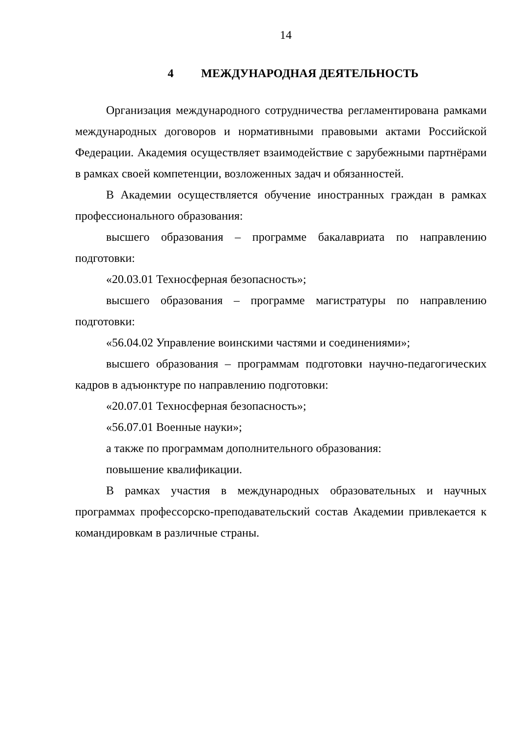14
4 МЕЖДУНАРОДНАЯ ДЕЯТЕЛЬНОСТЬ
Организация международного сотрудничества регламентирована рамками международных договоров и нормативными правовыми актами Российской Федерации. Академия осуществляет взаимодействие с зарубежными партнёрами в рамках своей компетенции, возложенных задач и обязанностей.
В Академии осуществляется обучение иностранных граждан в рамках профессионального образования:
высшего образования – программе бакалавриата по направлению подготовки:
«20.03.01 Техносферная безопасность»;
высшего образования – программе магистратуры по направлению подготовки:
«56.04.02 Управление воинскими частями и соединениями»;
высшего образования – программам подготовки научно-педагогических кадров в адъюнктуре по направлению подготовки:
«20.07.01 Техносферная безопасность»;
«56.07.01 Военные науки»;
а также по программам дополнительного образования:
повышение квалификации.
В рамках участия в международных образовательных и научных программах профессорско-преподавательский состав Академии привлекается к командировкам в различные страны.